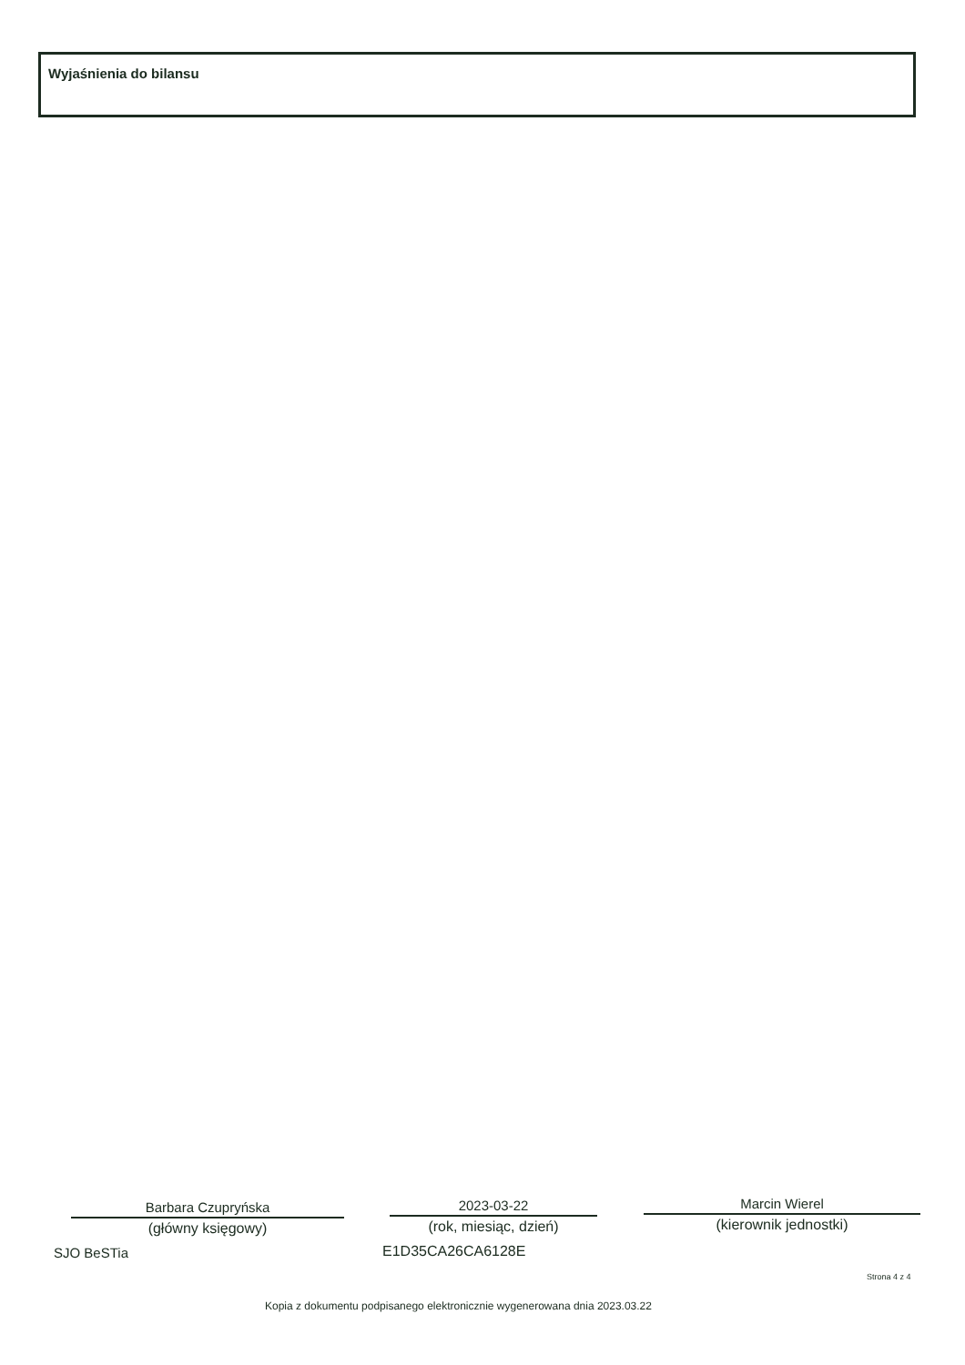Wyjaśnienia do bilansu
Barbara Czupryńska
(główny księgowy)
2023-03-22
(rok, miesiąc, dzień)
Marcin Wierel
(kierownik jednostki)
SJO BeSTia E1D35CA26CA6128E
Strona 4 z 4
Kopia z dokumentu podpisanego elektronicznie wygenerowana dnia 2023.03.22